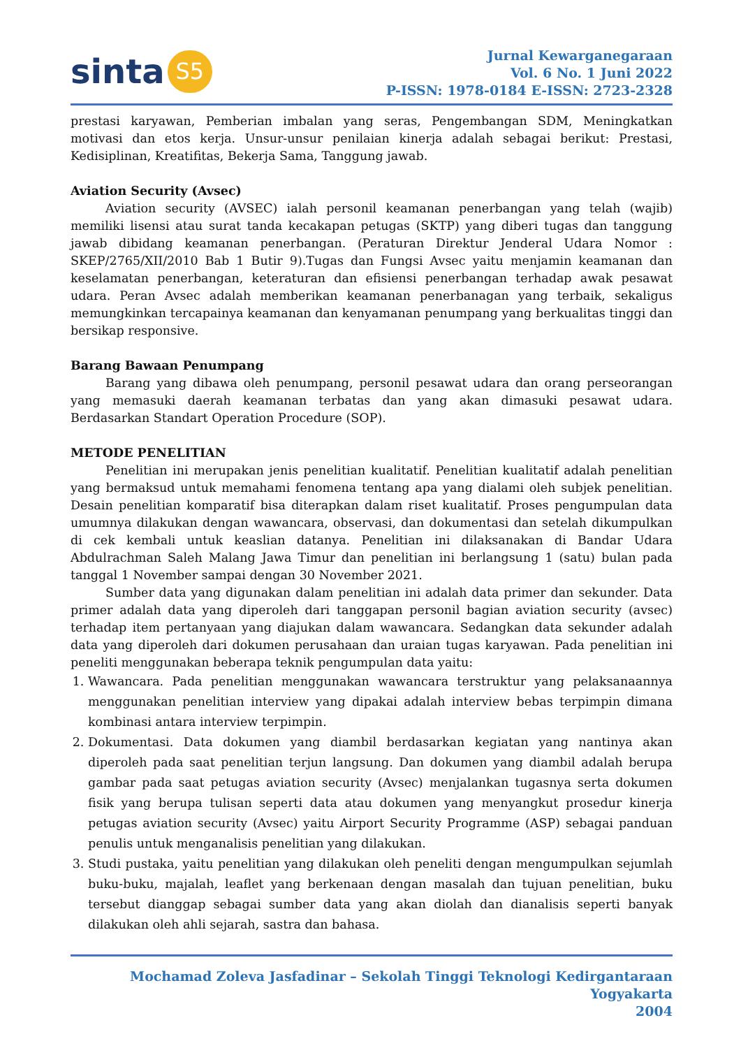sinta S5
Jurnal Kewarganegaraan
Vol. 6 No. 1 Juni 2022
P-ISSN: 1978-0184 E-ISSN: 2723-2328
prestasi karyawan, Pemberian imbalan yang seras, Pengembangan SDM, Meningkatkan motivasi dan etos kerja. Unsur-unsur penilaian kinerja adalah sebagai berikut: Prestasi, Kedisiplinan, Kreatifitas, Bekerja Sama, Tanggung jawab.
Aviation Security (Avsec)
Aviation security (AVSEC) ialah personil keamanan penerbangan yang telah (wajib) memiliki lisensi atau surat tanda kecakapan petugas (SKTP) yang diberi tugas dan tanggung jawab dibidang keamanan penerbangan. (Peraturan Direktur Jenderal Udara Nomor : SKEP/2765/XII/2010 Bab 1 Butir 9).Tugas dan Fungsi Avsec yaitu menjamin keamanan dan keselamatan penerbangan, keteraturan dan efisiensi penerbangan terhadap awak pesawat udara. Peran Avsec adalah memberikan keamanan penerbanagan yang terbaik, sekaligus memungkinkan tercapainya keamanan dan kenyamanan penumpang yang berkualitas tinggi dan bersikap responsive.
Barang Bawaan Penumpang
Barang yang dibawa oleh penumpang, personil pesawat udara dan orang perseorangan yang memasuki daerah keamanan terbatas dan yang akan dimasuki pesawat udara. Berdasarkan Standart Operation Procedure (SOP).
METODE PENELITIAN
Penelitian ini merupakan jenis penelitian kualitatif. Penelitian kualitatif adalah penelitian yang bermaksud untuk memahami fenomena tentang apa yang dialami oleh subjek penelitian. Desain penelitian komparatif bisa diterapkan dalam riset kualitatif. Proses pengumpulan data umumnya dilakukan dengan wawancara, observasi, dan dokumentasi dan setelah dikumpulkan di cek kembali untuk keaslian datanya. Penelitian ini dilaksanakan di Bandar Udara Abdulrachman Saleh Malang Jawa Timur dan penelitian ini berlangsung 1 (satu) bulan pada tanggal 1 November sampai dengan 30 November 2021.
Sumber data yang digunakan dalam penelitian ini adalah data primer dan sekunder. Data primer adalah data yang diperoleh dari tanggapan personil bagian aviation security (avsec) terhadap item pertanyaan yang diajukan dalam wawancara. Sedangkan data sekunder adalah data yang diperoleh dari dokumen perusahaan dan uraian tugas karyawan. Pada penelitian ini peneliti menggunakan beberapa teknik pengumpulan data yaitu:
1. Wawancara. Pada penelitian menggunakan wawancara terstruktur yang pelaksanaannya menggunakan penelitian interview yang dipakai adalah interview bebas terpimpin dimana kombinasi antara interview terpimpin.
2. Dokumentasi. Data dokumen yang diambil berdasarkan kegiatan yang nantinya akan diperoleh pada saat penelitian terjun langsung. Dan dokumen yang diambil adalah berupa gambar pada saat petugas aviation security (Avsec) menjalankan tugasnya serta dokumen fisik yang berupa tulisan seperti data atau dokumen yang menyangkut prosedur kinerja petugas aviation security (Avsec) yaitu Airport Security Programme (ASP) sebagai panduan penulis untuk menganalisis penelitian yang dilakukan.
3. Studi pustaka, yaitu penelitian yang dilakukan oleh peneliti dengan mengumpulkan sejumlah buku-buku, majalah, leaflet yang berkenaan dengan masalah dan tujuan penelitian, buku tersebut dianggap sebagai sumber data yang akan diolah dan dianalisis seperti banyak dilakukan oleh ahli sejarah, sastra dan bahasa.
Mochamad Zoleva Jasfadinar – Sekolah Tinggi Teknologi Kedirgantaraan Yogyakarta
2004